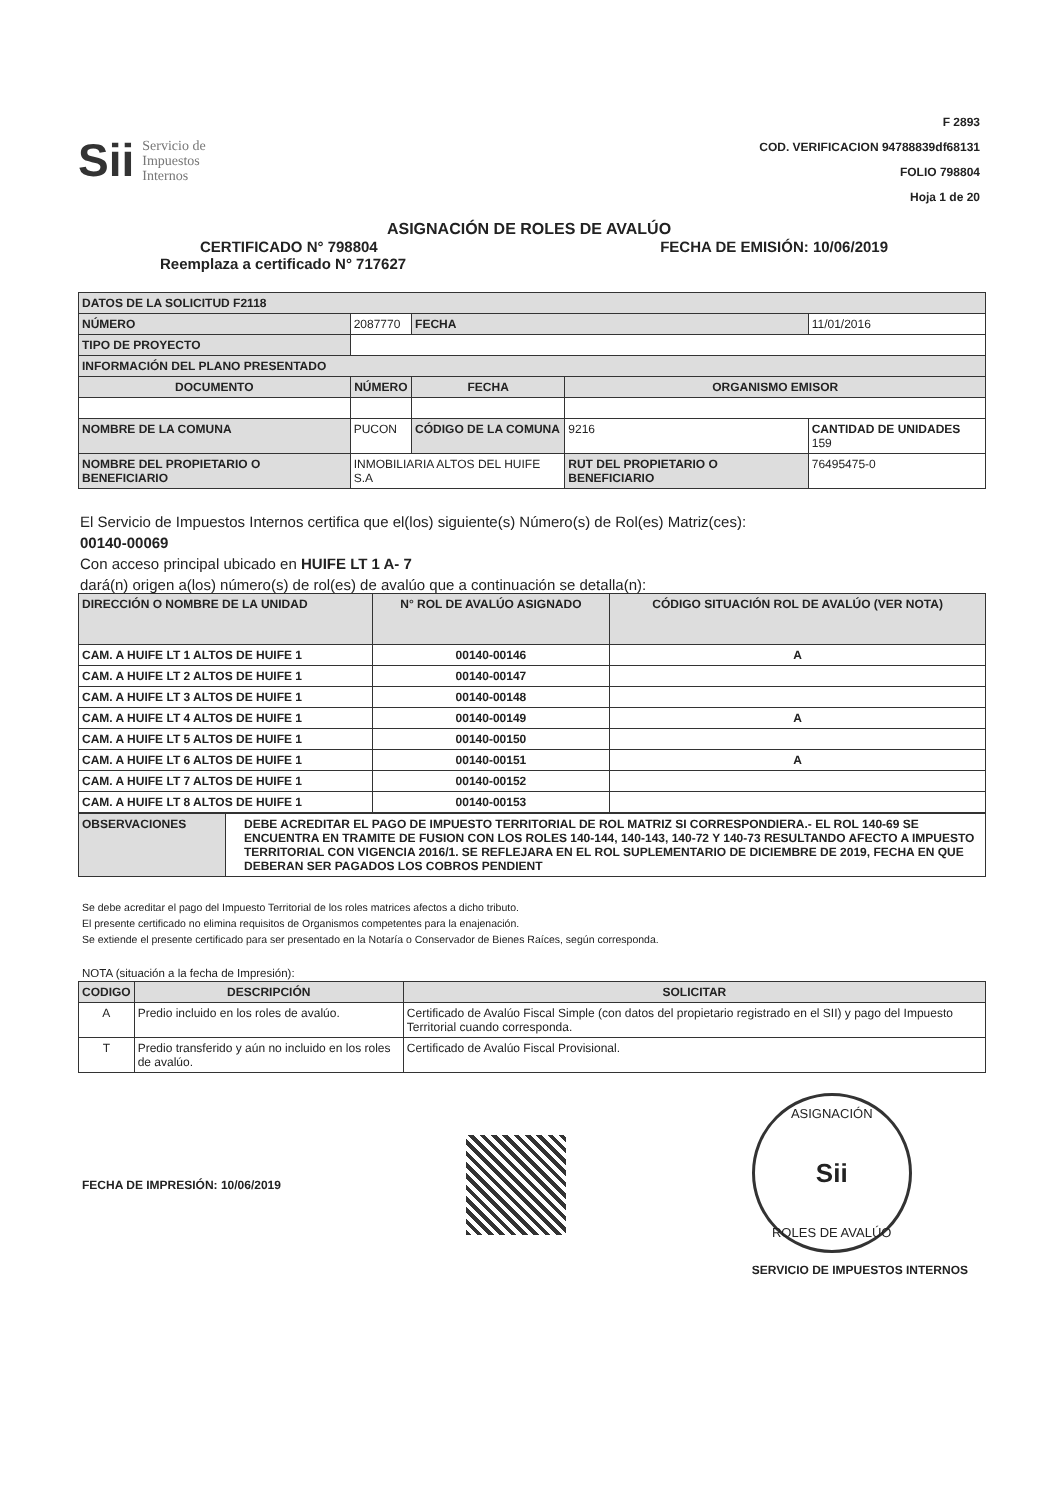Sii Servicio de
Impuestos
Internos
F 2893
COD. VERIFICACION 94788839df68131
FOLIO 798804
Hoja 1 de 20
ASIGNACIÓN DE ROLES DE AVALÚO
CERTIFICADO N° 798804 FECHA DE EMISIÓN: 10/06/2019
Reemplaza a certificado N° 717627
| DATOS DE LA SOLICITUD F2118 | | | | |
| NÚMERO | 2087770 | FECHA | | 11/01/2016 |
| TIPO DE PROYECTO | | | | |
| INFORMACIÓN DEL PLANO PRESENTADO | | | | |
| DOCUMENTO | NÚMERO | FECHA | ORGANISMO EMISOR | |
| NOMBRE DE LA COMUNA | PUCON | CÓDIGO DE LA COMUNA | 9216 | CANTIDAD DE UNIDADES 159 |
| NOMBRE DEL PROPIETARIO O BENEFICIARIO | INMOBILIARIA ALTOS DEL HUIFE S.A | | RUT DEL PROPIETARIO O BENEFICIARIO | 76495475-0 |
El Servicio de Impuestos Internos certifica que el(los) siguiente(s) Número(s) de Rol(es) Matriz(ces):
00140-00069
Con acceso principal ubicado en HUIFE LT 1 A- 7
dará(n) origen a(los) número(s) de rol(es) de avalúo que a continuación se detalla(n):
| DIRECCIÓN O NOMBRE DE LA UNIDAD | N° ROL DE AVALÚO ASIGNADO | CÓDIGO SITUACIÓN ROL DE AVALÚO (VER NOTA) |
| --- | --- | --- |
| CAM. A HUIFE LT 1 ALTOS DE HUIFE 1 | 00140-00146 | A |
| CAM. A HUIFE LT 2 ALTOS DE HUIFE 1 | 00140-00147 | |
| CAM. A HUIFE LT 3 ALTOS DE HUIFE 1 | 00140-00148 | |
| CAM. A HUIFE LT 4 ALTOS DE HUIFE 1 | 00140-00149 | A |
| CAM. A HUIFE LT 5 ALTOS DE HUIFE 1 | 00140-00150 | |
| CAM. A HUIFE LT 6 ALTOS DE HUIFE 1 | 00140-00151 | A |
| CAM. A HUIFE LT 7 ALTOS DE HUIFE 1 | 00140-00152 | |
| CAM. A HUIFE LT 8 ALTOS DE HUIFE 1 | 00140-00153 | |
| OBSERVACIONES | DEBE ACREDITAR EL PAGO DE IMPUESTO TERRITORIAL DE ROL MATRIZ SI CORRESPONDIERA.- EL ROL 140-69 SE ENCUENTRA EN TRAMITE DE FUSION CON LOS ROLES 140-144, 140-143, 140-72 Y 140-73 RESULTANDO AFECTO A IMPUESTO TERRITORIAL CON VIGENCIA 2016/1. SE REFLEJARA EN EL ROL SUPLEMENTARIO DE DICIEMBRE DE 2019, FECHA EN QUE DEBERAN SER PAGADOS LOS COBROS PENDIENT |
Se debe acreditar el pago del Impuesto Territorial de los roles matrices afectos a dicho tributo.
El presente certificado no elimina requisitos de Organismos competentes para la enajenación.
Se extiende el presente certificado para ser presentado en la Notaría o Conservador de Bienes Raíces, según corresponda.
NOTA (situación a la fecha de Impresión):
| CODIGO | DESCRIPCIÓN | SOLICITAR |
| --- | --- | --- |
| A | Predio incluido en los roles de avalúo. | Certificado de Avalúo Fiscal Simple (con datos del propietario registrado en el SII) y pago del Impuesto Territorial cuando corresponda. |
| T | Predio transferido y aún no incluido en los roles de avalúo. | Certificado de Avalúo Fiscal Provisional. |
FECHA DE IMPRESIÓN: 10/06/2019
ASIGNACIÓN
Sii
ROLES DE AVALÚO
SERVICIO DE IMPUESTOS INTERNOS